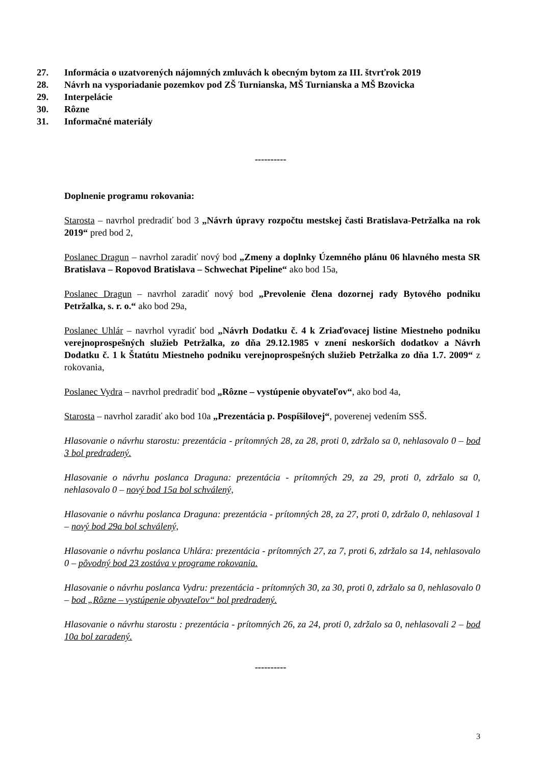27. Informácia o uzatvorených nájomných zmluvách k obecným bytom za III. štvrťrok 2019
28. Návrh na vysporiadanie pozemkov pod ZŠ Turnianska, MŠ Turnianska a MŠ Bzovicka
29. Interpelácie
30. Rôzne
31. Informačné materiály
----------
Doplnenie programu rokovania:
Starosta – navrhol predradiť bod 3 „Návrh úpravy rozpočtu mestskej časti Bratislava-Petržalka na rok 2019“ pred bod 2,
Poslanec Dragun – navrhol zaradiť nový bod „Zmeny a doplnky Územného plánu 06 hlavného mesta SR Bratislava – Ropovod Bratislava – Schwechat Pipeline“ ako bod 15a,
Poslanec Dragun – navrhol zaradiť nový bod „Prevolenie člena dozornej rady Bytového podniku Petržalka, s. r. o.“ ako bod 29a,
Poslanec Uhlár – navrhol vyradiť bod „Návrh Dodatku č. 4 k Zriaďovacej listine Miestneho podniku verejnoprospešných služieb Petržalka, zo dňa 29.12.1985 v znení neskorších dodatkov a Návrh Dodatku č. 1 k Štatútu Miestneho podniku verejnoprospešných služieb Petržalka zo dňa 1.7. 2009“ z rokovania,
Poslanec Vydra – navrhol predradiť bod „Rôzne – vystúpenie obyvateľov“, ako bod 4a,
Starosta – navrhol zaradiť ako bod 10a „Prezentácia p. Pospíšilovej“, poverenej vedením SSŠ.
Hlasovanie o návrhu starostu: prezentácia - prítomných 28, za 28, proti 0, zdržalo sa 0, nehlasovalo 0 – bod 3 bol predradený.
Hlasovanie o návrhu poslanca Draguna: prezentácia - prítomných 29, za 29, proti 0, zdržalo sa 0, nehlasovalo 0 – nový bod 15a bol schválený,
Hlasovanie o návrhu poslanca Draguna: prezentácia - prítomných 28, za 27, proti 0, zdržalo 0, nehlasoval 1 – nový bod 29a bol schválený,
Hlasovanie o návrhu poslanca Uhlára: prezentácia - prítomných 27, za 7, proti 6, zdržalo sa 14, nehlasovalo 0 – pôvodný bod 23 zostáva v programe rokovania.
Hlasovanie o návrhu poslanca Vydru: prezentácia - prítomných 30, za 30, proti 0, zdržalo sa 0, nehlasovalo 0 – bod „Rôzne – vystúpenie obyvateľov“ bol predradený.
Hlasovanie o návrhu starostu : prezentácia - prítomných 26, za 24, proti 0, zdržalo sa 0, nehlasovali 2 – bod 10a bol zaradený.
----------
3